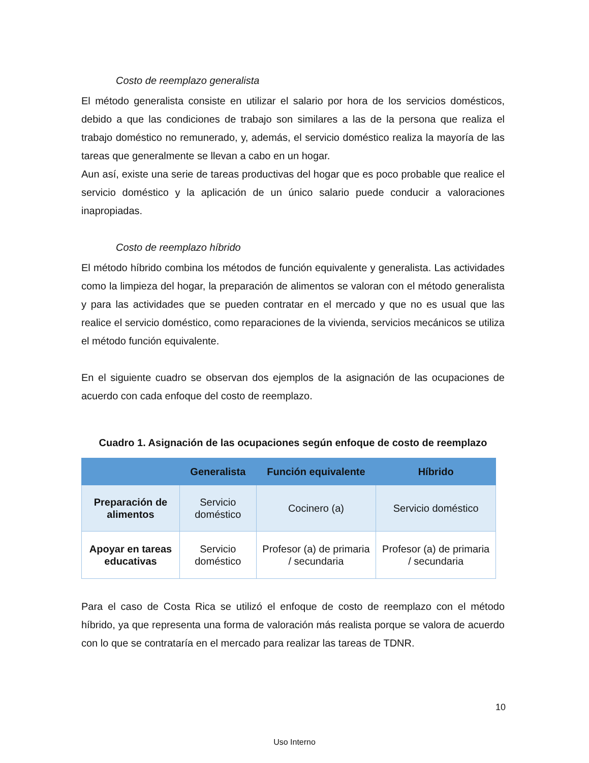Costo de reemplazo generalista
El método generalista consiste en utilizar el salario por hora de los servicios domésticos, debido a que las condiciones de trabajo son similares a las de la persona que realiza el trabajo doméstico no remunerado, y, además, el servicio doméstico realiza la mayoría de las tareas que generalmente se llevan a cabo en un hogar.
Aun así, existe una serie de tareas productivas del hogar que es poco probable que realice el servicio doméstico y la aplicación de un único salario puede conducir a valoraciones inapropiadas.
Costo de reemplazo híbrido
El método híbrido combina los métodos de función equivalente y generalista. Las actividades como la limpieza del hogar, la preparación de alimentos se valoran con el método generalista y para las actividades que se pueden contratar en el mercado y que no es usual que las realice el servicio doméstico, como reparaciones de la vivienda, servicios mecánicos se utiliza el método función equivalente.
En el siguiente cuadro se observan dos ejemplos de la asignación de las ocupaciones de acuerdo con cada enfoque del costo de reemplazo.
Cuadro 1. Asignación de las ocupaciones según enfoque de costo de reemplazo
| | Generalista | Función equivalente | Híbrido |
| --- | --- | --- | --- |
| Preparación de alimentos | Servicio doméstico | Cocinero (a) | Servicio doméstico |
| Apoyar en tareas educativas | Servicio doméstico | Profesor (a) de primaria / secundaria | Profesor (a) de primaria / secundaria |
Para el caso de Costa Rica se utilizó el enfoque de costo de reemplazo con el método híbrido, ya que representa una forma de valoración más realista porque se valora de acuerdo con lo que se contrataría en el mercado para realizar las tareas de TDNR.
10
Uso Interno